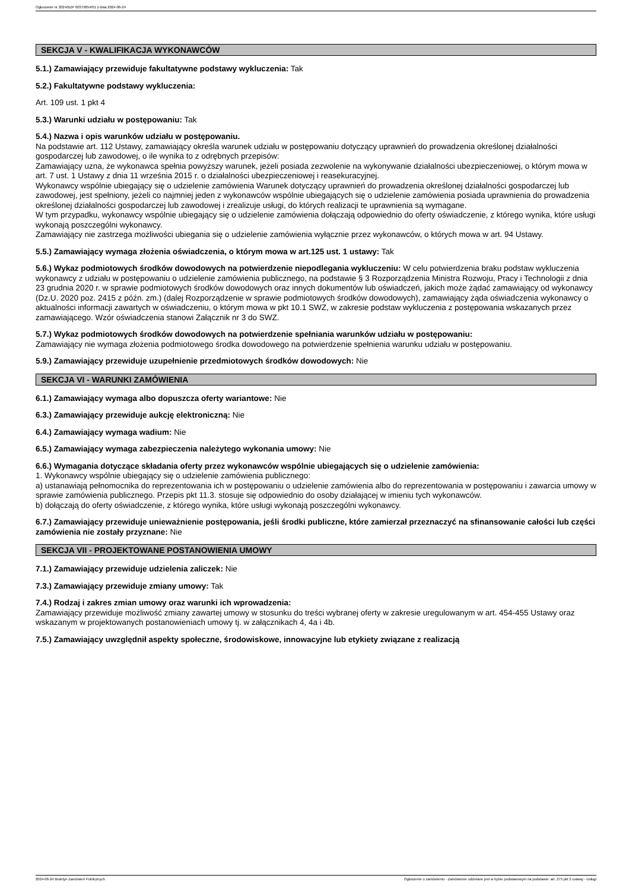Ogłoszenie nr 2024/BZP 00379854/01 z dnia 2024-06-24
SEKCJA V - KWALIFIKACJA WYKONAWCÓW
5.1.) Zamawiający przewiduje fakultatywne podstawy wykluczenia: Tak
5.2.) Fakultatywne podstawy wykluczenia:
Art. 109 ust. 1 pkt 4
5.3.) Warunki udziału w postępowaniu: Tak
5.4.) Nazwa i opis warunków udziału w postępowaniu.
Na podstawie art. 112 Ustawy, zamawiający określa warunek udziału w postępowaniu dotyczący uprawnień do prowadzenia określonej działalności gospodarczej lub zawodowej, o ile wynika to z odrębnych przepisów:
Zamawiający uzna, że wykonawca spełnia powyższy warunek, jeżeli posiada zezwolenie na wykonywanie działalności ubezpieczeniowej, o którym mowa w art. 7 ust. 1 Ustawy z dnia 11 września 2015 r. o działalności ubezpieczeniowej i reasekuracyjnej.
Wykonawcy wspólnie ubiegający się o udzielenie zamówienia Warunek dotyczący uprawnień do prowadzenia określonej działalności gospodarczej lub zawodowej, jest spełniony, jeżeli co najmniej jeden z wykonawców wspólnie ubiegających się o udzielenie zamówienia posiada uprawnienia do prowadzenia określonej działalności gospodarczej lub zawodowej i zrealizuje usługi, do których realizacji te uprawnienia są wymagane.
W tym przypadku, wykonawcy wspólnie ubiegający się o udzielenie zamówienia dołączają odpowiednio do oferty oświadczenie, z którego wynika, które usługi wykonają poszczególni wykonawcy.
Zamawiający nie zastrzega możliwości ubiegania się o udzielenie zamówienia wyłącznie przez wykonawców, o których mowa w art. 94 Ustawy.
5.5.) Zamawiający wymaga złożenia oświadczenia, o którym mowa w art.125 ust. 1 ustawy: Tak
5.6.) Wykaz podmiotowych środków dowodowych na potwierdzenie niepodlegania wykluczeniu: W celu potwierdzenia braku podstaw wykluczenia wykonawcy z udziału w postępowaniu o udzielenie zamówienia publicznego, na podstawie § 3 Rozporządzenia Ministra Rozwoju, Pracy i Technologii z dnia 23 grudnia 2020 r. w sprawie podmiotowych środków dowodowych oraz innych dokumentów lub oświadczeń, jakich może żądać zamawiający od wykonawcy (Dz.U. 2020 poz. 2415 z późn. zm.) (dalej Rozporządzenie w sprawie podmiotowych środków dowodowych), zamawiający żąda oświadczenia wykonawcy o aktualności informacji zawartych w oświadczeniu, o którym mowa w pkt 10.1 SWZ, w zakresie podstaw wykluczenia z postępowania wskazanych przez zamawiającego. Wzór oświadczenia stanowi Załącznik nr 3 do SWZ.
5.7.) Wykaz podmiotowych środków dowodowych na potwierdzenie spełniania warunków udziału w postępowaniu:
Zamawiający nie wymaga złożenia podmiotowego środka dowodowego na potwierdzenie spełnienia warunku udziału w postępowaniu.
5.9.) Zamawiający przewiduje uzupełnienie przedmiotowych środków dowodowych: Nie
SEKCJA VI - WARUNKI ZAMÓWIENIA
6.1.) Zamawiający wymaga albo dopuszcza oferty wariantowe: Nie
6.3.) Zamawiający przewiduje aukcję elektroniczną: Nie
6.4.) Zamawiający wymaga wadium: Nie
6.5.) Zamawiający wymaga zabezpieczenia należytego wykonania umowy: Nie
6.6.) Wymagania dotyczące składania oferty przez wykonawców wspólnie ubiegających się o udzielenie zamówienia:
1. Wykonawcy wspólnie ubiegający się o udzielenie zamówienia publicznego:
a) ustanawiają pełnomocnika do reprezentowania ich w postępowaniu o udzielenie zamówienia albo do reprezentowania w postępowaniu i zawarcia umowy w sprawie zamówienia publicznego. Przepis pkt 11.3. stosuje się odpowiednio do osoby działającej w imieniu tych wykonawców.
b) dołączają do oferty oświadczenie, z którego wynika, które usługi wykonają poszczególni wykonawcy.
6.7.) Zamawiający przewiduje unieważnienie postępowania, jeśli środki publiczne, które zamierzał przeznaczyć na sfinansowanie całości lub części zamówienia nie zostały przyznane: Nie
SEKCJA VII - PROJEKTOWANE POSTANOWIENIA UMOWY
7.1.) Zamawiający przewiduje udzielenia zaliczek: Nie
7.3.) Zamawiający przewiduje zmiany umowy: Tak
7.4.) Rodzaj i zakres zmian umowy oraz warunki ich wprowadzenia:
Zamawiający przewiduje możliwość zmiany zawartej umowy w stosunku do treści wybranej oferty w zakresie uregulowanym w art. 454-455 Ustawy oraz wskazanym w projektowanych postanowieniach umowy tj. w załącznikach 4, 4a i 4b.
7.5.) Zamawiający uwzględnił aspekty społeczne, środowiskowe, innowacyjne lub etykiety związane z realizacją
2024-06-24 Biuletyn Zamówień Publicznych Ogłoszenie o zamówieniu - Zamówienie udzielane jest w trybie podstawowym na podstawie: art. 275 pkt 2 ustawy - Usługi